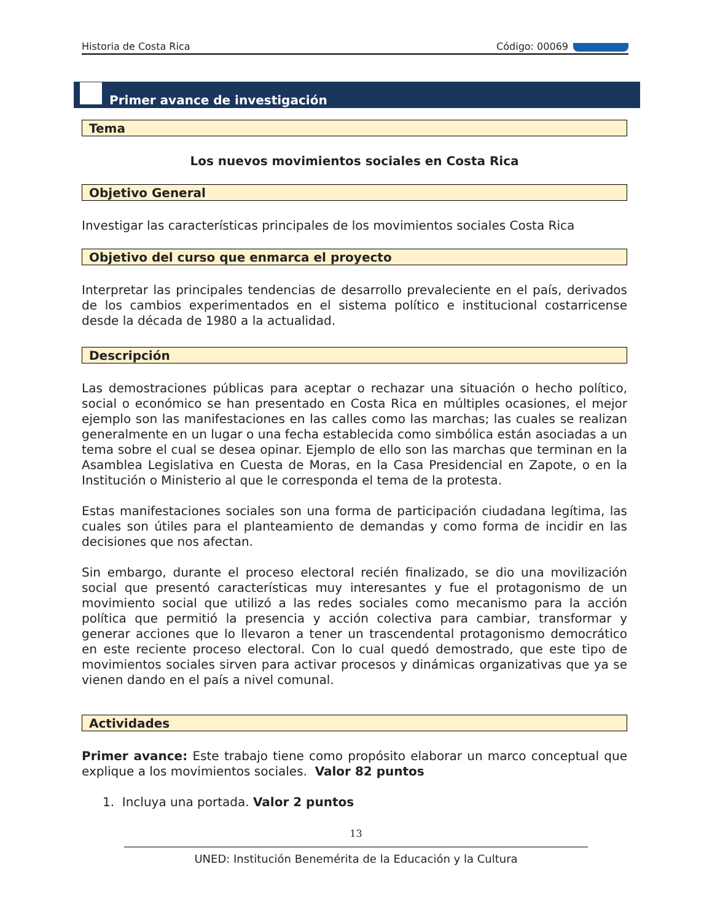Historia de Costa Rica Código: 00069
Primer avance de investigación
Tema
Los nuevos movimientos sociales en Costa Rica
Objetivo General
Investigar las características principales de los movimientos sociales Costa Rica
Objetivo del curso que enmarca el proyecto
Interpretar las principales tendencias de desarrollo prevaleciente en el país, derivados de los cambios experimentados en el sistema político e institucional costarricense desde la década de 1980 a la actualidad.
Descripción
Las demostraciones públicas para aceptar o rechazar una situación o hecho político, social o económico se han presentado en Costa Rica en múltiples ocasiones, el mejor ejemplo son las manifestaciones en las calles como las marchas; las cuales se realizan generalmente en un lugar o una fecha establecida como simbólica están asociadas a un tema sobre el cual se desea opinar. Ejemplo de ello son las marchas que terminan en la Asamblea Legislativa en Cuesta de Moras, en la Casa Presidencial en Zapote, o en la Institución o Ministerio al que le corresponda el tema de la protesta.
Estas manifestaciones sociales son una forma de participación ciudadana legítima, las cuales son útiles para el planteamiento de demandas y como forma de incidir en las decisiones que nos afectan.
Sin embargo, durante el proceso electoral recién finalizado, se dio una movilización social que presentó características muy interesantes y fue el protagonismo de un movimiento social que utilizó a las redes sociales como mecanismo para la acción política que permitió la presencia y acción colectiva para cambiar, transformar y generar acciones que lo llevaron a tener un trascendental protagonismo democrático en este reciente proceso electoral. Con lo cual quedó demostrado, que este tipo de movimientos sociales sirven para activar procesos y dinámicas organizativas que ya se vienen dando en el país a nivel comunal.
Actividades
Primer avance: Este trabajo tiene como propósito elaborar un marco conceptual que explique a los movimientos sociales. Valor 82 puntos
1. Incluya una portada. Valor 2 puntos
13
UNED: Institución Benemérita de la Educación y la Cultura